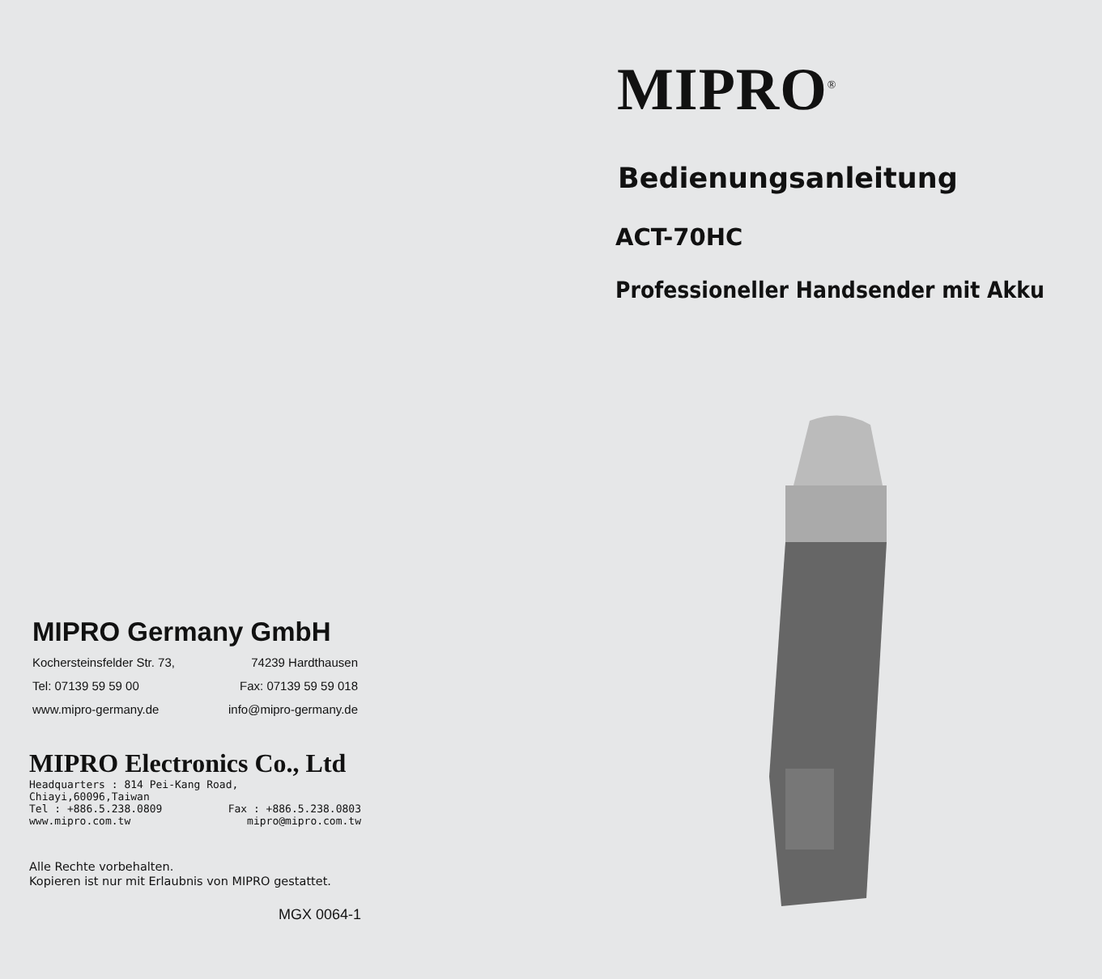MIPRO Germany GmbH
Kochersteinsfelder Str. 73, 74239 Hardthausen
Tel: 07139 59 59 00 Fax: 07139 59 59 018
www.mipro-germany.de info@mipro-germany.de
MIPRO Electronics Co., Ltd
Headquarters : 814 Pei-Kang Road, Chiayi,60096,Taiwan
Tel : +886.5.238.0809 Fax : +886.5.238.0803
www.mipro.com.tw mipro@mipro.com.tw
Alle Rechte vorbehalten.
Kopieren ist nur mit Erlaubnis von MIPRO gestattet.
MGX 0064-1
MIPRO<sup>®</sup>
Bedienungsanleitung
ACT-70HC
Professioneller Handsender mit Akku